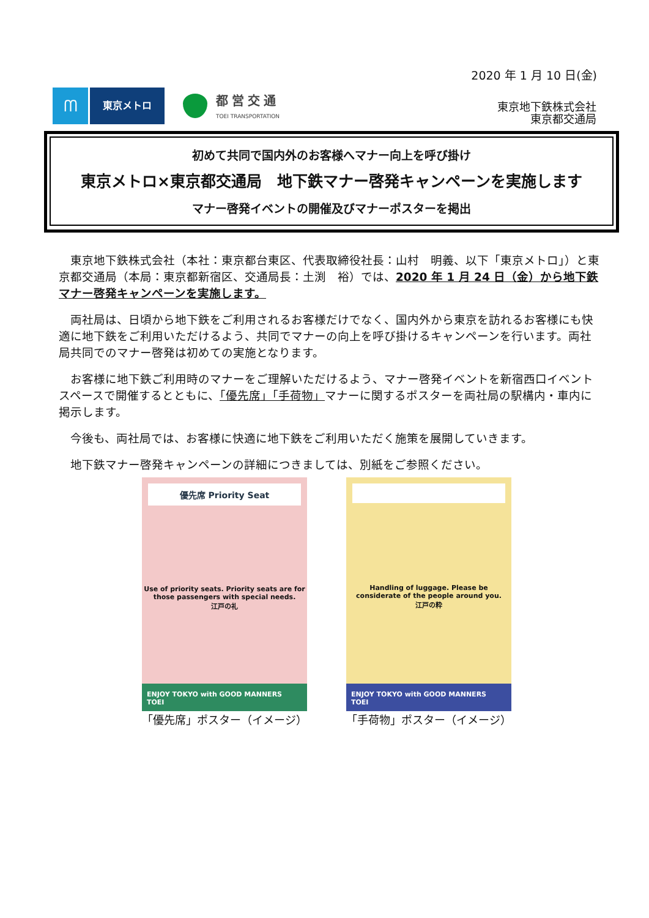2020 年 1 月 10 日(金)
ᗰ
東京メトロ
都営交通
TOEI TRANSPORTATION
東京地下鉄株式会社
東京都交通局
初めて共同で国内外のお客様へマナー向上を呼び掛け
東京メトロ×東京都交通局　地下鉄マナー啓発キャンペーンを実施します
マナー啓発イベントの開催及びマナーポスターを掲出
東京地下鉄株式会社（本社：東京都台東区、代表取締役社長：山村　明義、以下「東京メトロ」）と東京都交通局（本局：東京都新宿区、交通局長：土渕　裕）では、2020 年 1 月 24 日（金）から地下鉄マナー啓発キャンペーンを実施します。
両社局は、日頃から地下鉄をご利用されるお客様だけでなく、国内外から東京を訪れるお客様にも快適に地下鉄をご利用いただけるよう、共同でマナーの向上を呼び掛けるキャンペーンを行います。両社局共同でのマナー啓発は初めての実施となります。
お客様に地下鉄ご利用時のマナーをご理解いただけるよう、マナー啓発イベントを新宿西口イベントスペースで開催するとともに、「優先席」「手荷物」マナーに関するポスターを両社局の駅構内・車内に掲示します。
今後も、両社局では、お客様に快適に地下鉄をご利用いただく施策を展開していきます。
地下鉄マナー啓発キャンペーンの詳細につきましては、別紙をご参照ください。
優先席 Priority Seat
Use of priority seats. Priority seats are for those passengers with special needs.
江戸の礼
ENJOY TOKYO with GOOD MANNERS　TOEI
「優先席」ポスター（イメージ）
Handling of luggage. Please be considerate of the people around you.
江戸の粋
ENJOY TOKYO with GOOD MANNERS　TOEI
「手荷物」ポスター（イメージ）